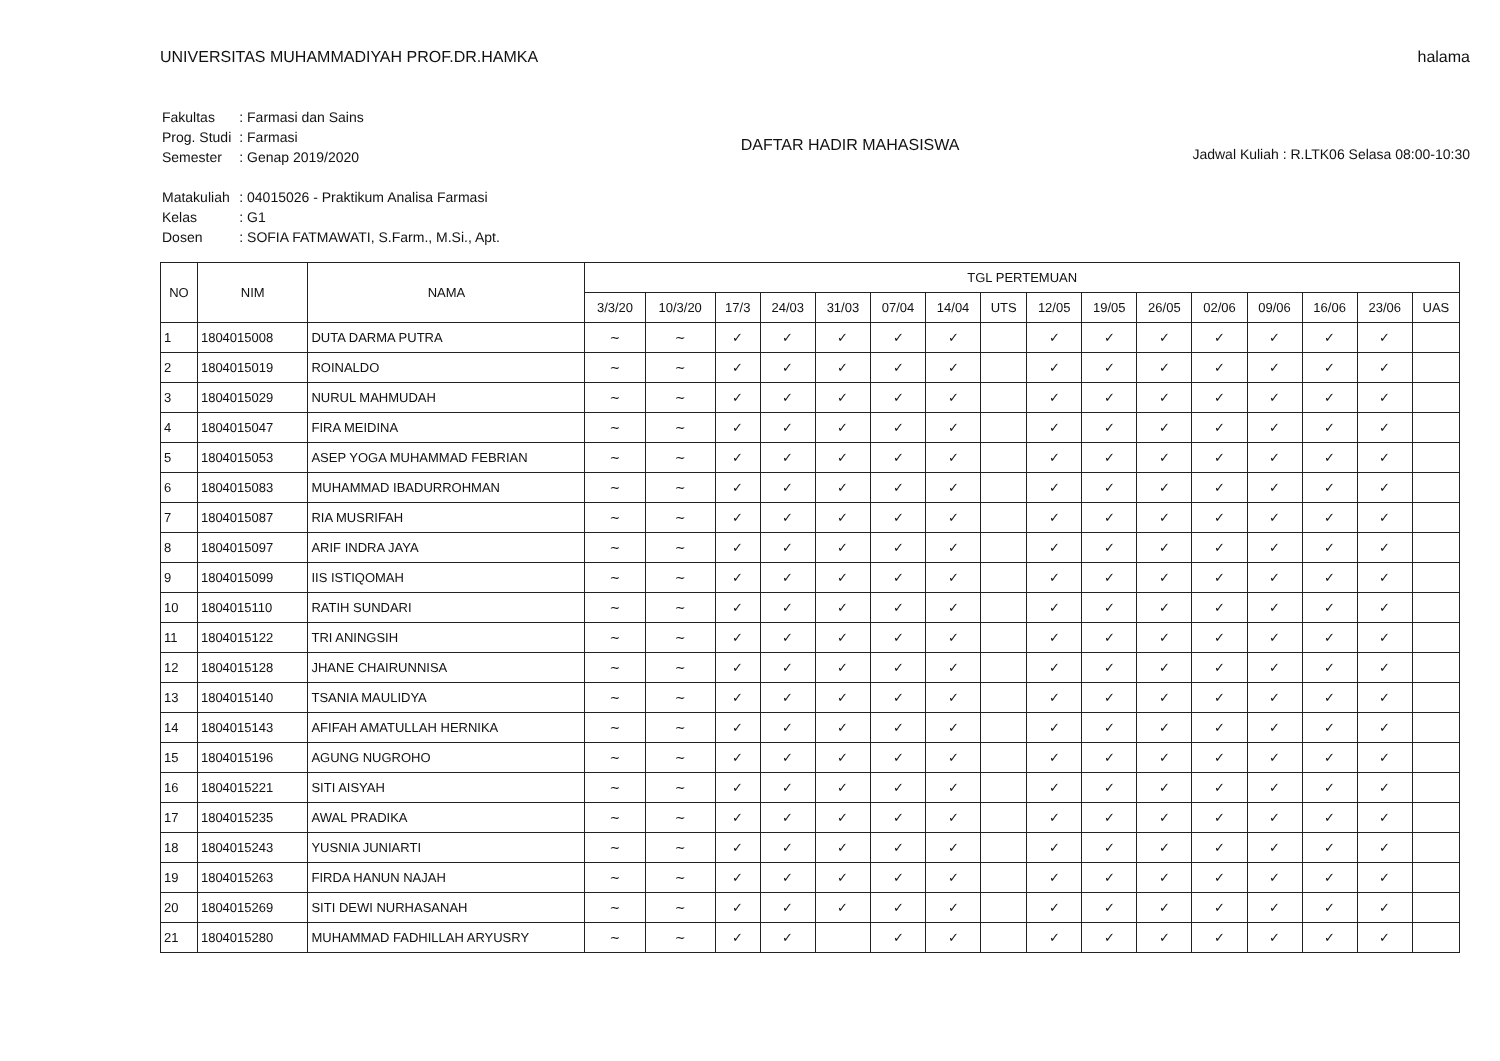UNIVERSITAS MUHAMMADIYAH PROF.DR.HAMKA
halama
| Fakultas | : Farmasi dan Sains |
| Prog. Studi | : Farmasi |
| Semester | : Genap 2019/2020 |
| Matakuliah | : 04015026 - Praktikum Analisa Farmasi |
| Kelas | : G1 |
| Dosen | : SOFIA FATMAWATI, S.Farm., M.Si., Apt. |
DAFTAR HADIR MAHASISWA
Jadwal Kuliah : R.LTK06 Selasa 08:00-10:30
| NO | NIM | NAMA | TGL PERTEMUAN | | | | | | | | | | | | | | | |
| --- | --- | --- | --- | --- | --- | --- | --- | --- | --- | --- | --- | --- | --- | --- | --- | --- | --- | --- |
| | | | 3/3/20 | 10/3/20 | 17/3 | 24/03 | 31/03 | 07/04 | 14/04 | UTS | 12/05 | 19/05 | 26/05 | 02/06 | 09/06 | 16/06 | 23/06 | UAS |
| 1 | 1804015008 | DUTA DARMA PUTRA | ~ | ~ | ✓ | ✓ | ✓ | ✓ | ✓ | | ✓ | ✓ | ✓ | ✓ | ✓ | ✓ | ✓ | |
| 2 | 1804015019 | ROINALDO | ~ | ~ | ✓ | ✓ | ✓ | ✓ | ✓ | | ✓ | ✓ | ✓ | ✓ | ✓ | ✓ | ✓ | |
| 3 | 1804015029 | NURUL MAHMUDAH | ~ | ~ | ✓ | ✓ | ✓ | ✓ | ✓ | | ✓ | ✓ | ✓ | ✓ | ✓ | ✓ | ✓ | |
| 4 | 1804015047 | FIRA MEIDINA | ~ | ~ | ✓ | ✓ | ✓ | ✓ | ✓ | | ✓ | ✓ | ✓ | ✓ | ✓ | ✓ | ✓ | |
| 5 | 1804015053 | ASEP YOGA MUHAMMAD FEBRIAN | ~ | ~ | ✓ | ✓ | ✓ | ✓ | ✓ | | ✓ | ✓ | ✓ | ✓ | ✓ | ✓ | ✓ | |
| 6 | 1804015083 | MUHAMMAD IBADURROHMAN | ~ | ~ | ✓ | ✓ | ✓ | ✓ | ✓ | | ✓ | ✓ | ✓ | ✓ | ✓ | ✓ | ✓ | |
| 7 | 1804015087 | RIA MUSRIFAH | ~ | ~ | ✓ | ✓ | ✓ | ✓ | ✓ | | ✓ | ✓ | ✓ | ✓ | ✓ | ✓ | ✓ | |
| 8 | 1804015097 | ARIF INDRA JAYA | ~ | ~ | ✓ | ✓ | ✓ | ✓ | ✓ | | ✓ | ✓ | ✓ | ✓ | ✓ | ✓ | ✓ | |
| 9 | 1804015099 | IIS ISTIQOMAH | ~ | ~ | ✓ | ✓ | ✓ | ✓ | ✓ | | ✓ | ✓ | ✓ | ✓ | ✓ | ✓ | ✓ | |
| 10 | 1804015110 | RATIH SUNDARI | ~ | ~ | ✓ | ✓ | ✓ | ✓ | ✓ | | ✓ | ✓ | ✓ | ✓ | ✓ | ✓ | ✓ | |
| 11 | 1804015122 | TRI ANINGSIH | ~ | ~ | ✓ | ✓ | ✓ | ✓ | ✓ | | ✓ | ✓ | ✓ | ✓ | ✓ | ✓ | ✓ | |
| 12 | 1804015128 | JHANE CHAIRUNNISA | ~ | ~ | ✓ | ✓ | ✓ | ✓ | ✓ | | ✓ | ✓ | ✓ | ✓ | ✓ | ✓ | ✓ | |
| 13 | 1804015140 | TSANIA MAULIDYA | ~ | ~ | ✓ | ✓ | ✓ | ✓ | ✓ | | ✓ | ✓ | ✓ | ✓ | ✓ | ✓ | ✓ | |
| 14 | 1804015143 | AFIFAH AMATULLAH HERNIKA | ~ | ~ | ✓ | ✓ | ✓ | ✓ | ✓ | | ✓ | ✓ | ✓ | ✓ | ✓ | ✓ | ✓ | |
| 15 | 1804015196 | AGUNG NUGROHO | ~ | ~ | ✓ | ✓ | ✓ | ✓ | ✓ | | ✓ | ✓ | ✓ | ✓ | ✓ | ✓ | ✓ | |
| 16 | 1804015221 | SITI AISYAH | ~ | ~ | ✓ | ✓ | ✓ | ✓ | ✓ | | ✓ | ✓ | ✓ | ✓ | ✓ | ✓ | ✓ | |
| 17 | 1804015235 | AWAL PRADIKA | ~ | ~ | ✓ | ✓ | ✓ | ✓ | ✓ | | ✓ | ✓ | ✓ | ✓ | ✓ | ✓ | ✓ | |
| 18 | 1804015243 | YUSNIA JUNIARTI | ~ | ~ | ✓ | ✓ | ✓ | ✓ | ✓ | | ✓ | ✓ | ✓ | ✓ | ✓ | ✓ | ✓ | |
| 19 | 1804015263 | FIRDA HANUN NAJAH | ~ | ~ | ✓ | ✓ | ✓ | ✓ | ✓ | | ✓ | ✓ | ✓ | ✓ | ✓ | ✓ | ✓ | |
| 20 | 1804015269 | SITI DEWI NURHASANAH | ~ | ~ | ✓ | ✓ | ✓ | ✓ | ✓ | | ✓ | ✓ | ✓ | ✓ | ✓ | ✓ | ✓ | |
| 21 | 1804015280 | MUHAMMAD FADHILLAH ARYUSRY | ~ | ~ | ✓ | ✓ | | ✓ | ✓ | | ✓ | ✓ | ✓ | ✓ | ✓ | ✓ | ✓ | |